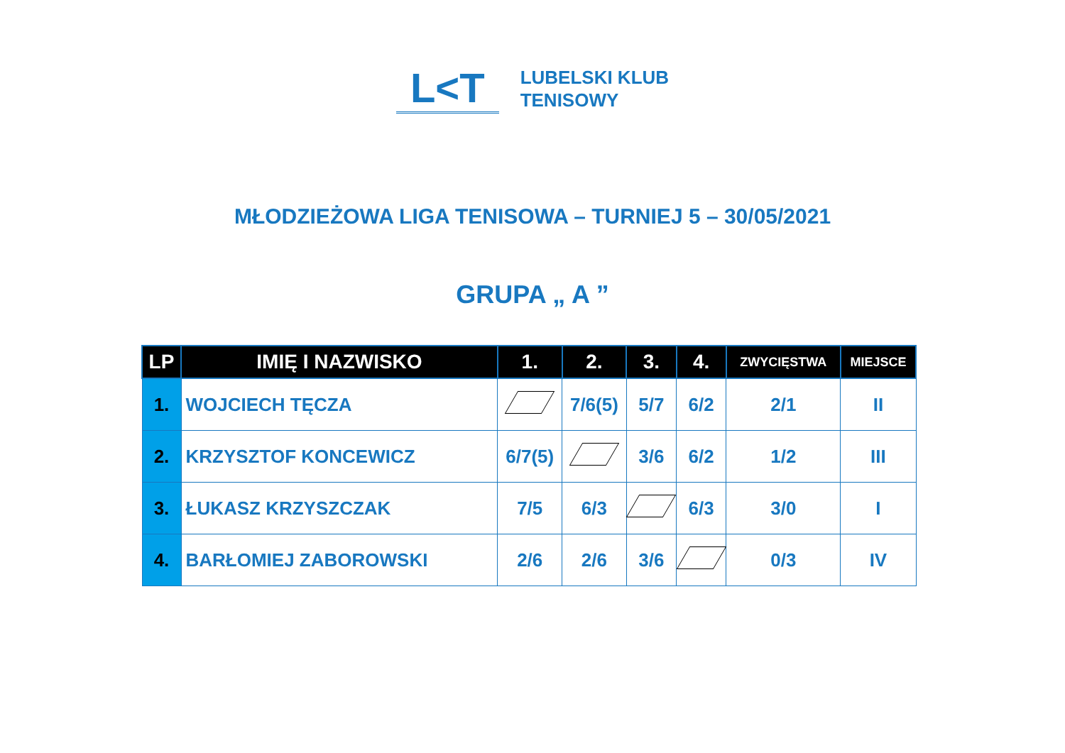L<T
LUBELSKI KLUB
TENISOWY
MŁODZIEŻOWA LIGA TENISOWA – TURNIEJ 5 – 30/05/2021
GRUPA „ A ”
| LP | IMIĘ I NAZWISKO | 1. | 2. | 3. | 4. | ZWYCIĘSTWA | MIEJSCE |
| --- | --- | --- | --- | --- | --- | --- | --- |
| 1. | WOJCIECH TĘCZA | | 7/6(5) | 5/7 | 6/2 | 2/1 | II |
| 2. | KRZYSZTOF KONCEWICZ | 6/7(5) | | 3/6 | 6/2 | 1/2 | III |
| 3. | ŁUKASZ KRZYSZCZAK | 7/5 | 6/3 | | 6/3 | 3/0 | I |
| 4. | BARŁOMIEJ ZABOROWSKI | 2/6 | 2/6 | 3/6 | | 0/3 | IV |